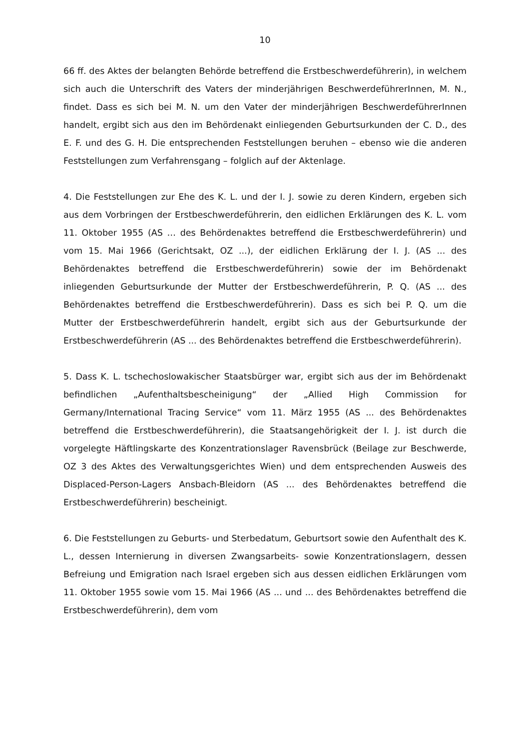10
66 ff. des Aktes der belangten Behörde betreffend die Erstbeschwerdeführerin), in welchem sich auch die Unterschrift des Vaters der minderjährigen BeschwerdeführerInnen, M. N., findet. Dass es sich bei M. N. um den Vater der minderjährigen BeschwerdeführerInnen handelt, ergibt sich aus den im Behördenakt einliegenden Geburtsurkunden der C. D., des E. F. und des G. H. Die entsprechenden Feststellungen beruhen – ebenso wie die anderen Feststellungen zum Verfahrensgang – folglich auf der Aktenlage.
4. Die Feststellungen zur Ehe des K. L. und der I. J. sowie zu deren Kindern, ergeben sich aus dem Vorbringen der Erstbeschwerdeführerin, den eidlichen Erklärungen des K. L. vom 11. Oktober 1955 (AS … des Behördenaktes betreffend die Erstbeschwerdeführerin) und vom 15. Mai 1966 (Gerichtsakt, OZ ...), der eidlichen Erklärung der I. J. (AS ... des Behördenaktes betreffend die Erstbeschwerdeführerin) sowie der im Behördenakt inliegenden Geburtsurkunde der Mutter der Erstbeschwerdeführerin, P. Q. (AS ... des Behördenaktes betreffend die Erstbeschwerdeführerin). Dass es sich bei P. Q. um die Mutter der Erstbeschwerdeführerin handelt, ergibt sich aus der Geburtsurkunde der Erstbeschwerdeführerin (AS ... des Behördenaktes betreffend die Erstbeschwerdeführerin).
5. Dass K. L. tschechoslowakischer Staatsbürger war, ergibt sich aus der im Behördenakt befindlichen „Aufenthaltsbescheinigung“ der „Allied High Commission for Germany/International Tracing Service“ vom 11. März 1955 (AS ... des Behördenaktes betreffend die Erstbeschwerdeführerin), die Staatsangehörigkeit der I. J. ist durch die vorgelegte Häftlingskarte des Konzentrationslager Ravensbrück (Beilage zur Beschwerde, OZ 3 des Aktes des Verwaltungsgerichtes Wien) und dem entsprechenden Ausweis des Displaced-Person-Lagers Ansbach-Bleidorn (AS ... des Behördenaktes betreffend die Erstbeschwerdeführerin) bescheinigt.
6. Die Feststellungen zu Geburts- und Sterbedatum, Geburtsort sowie den Aufenthalt des K. L., dessen Internierung in diversen Zwangsarbeits- sowie Konzentrationslagern, dessen Befreiung und Emigration nach Israel ergeben sich aus dessen eidlichen Erklärungen vom 11. Oktober 1955 sowie vom 15. Mai 1966 (AS ... und ... des Behördenaktes betreffend die Erstbeschwerdeführerin), dem vom